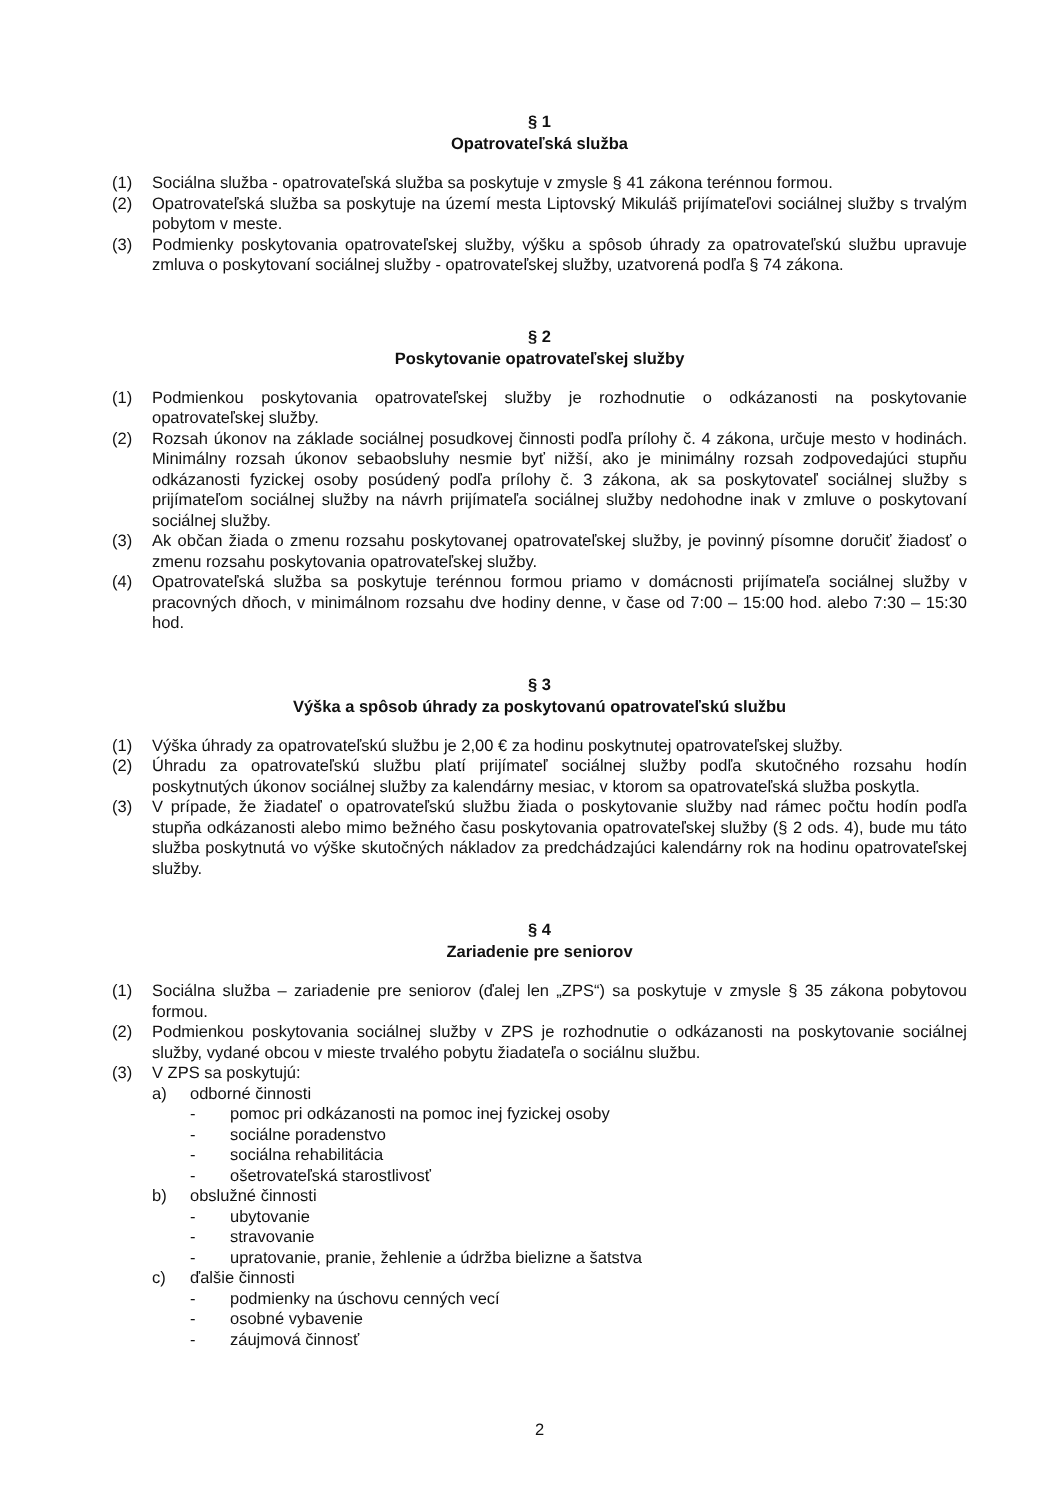§ 1
Opatrovateľská služba
(1) Sociálna služba - opatrovateľská služba sa poskytuje v zmysle § 41 zákona terénnou formou.
(2) Opatrovateľská služba sa poskytuje na území mesta Liptovský Mikuláš prijímateľovi sociálnej služby s trvalým pobytom v meste.
(3) Podmienky poskytovania opatrovateľskej služby, výšku a spôsob úhrady za opatrovateľskú službu upravuje zmluva o poskytovaní sociálnej služby - opatrovateľskej služby, uzatvorená podľa § 74 zákona.
§ 2
Poskytovanie opatrovateľskej služby
(1) Podmienkou poskytovania opatrovateľskej služby je rozhodnutie o odkázanosti na poskytovanie opatrovateľskej služby.
(2) Rozsah úkonov na základe sociálnej posudkovej činnosti podľa prílohy č. 4 zákona, určuje mesto v hodinách. Minimálny rozsah úkonov sebaobsluhy nesmie byť nižší, ako je minimálny rozsah zodpovedajúci stupňu odkázanosti fyzickej osoby posúdený podľa prílohy č. 3 zákona, ak sa poskytovateľ sociálnej služby s prijímateľom sociálnej služby na návrh prijímateľa sociálnej služby nedohodne inak v zmluve o poskytovaní sociálnej služby.
(3) Ak občan žiada o zmenu rozsahu poskytovanej opatrovateľskej služby, je povinný písomne doručiť žiadosť o zmenu rozsahu poskytovania opatrovateľskej služby.
(4) Opatrovateľská služba sa poskytuje terénnou formou priamo v domácnosti prijímateľa sociálnej služby v pracovných dňoch, v minimálnom rozsahu dve hodiny denne, v čase od 7:00 – 15:00 hod. alebo 7:30 – 15:30 hod.
§ 3
Výška a spôsob úhrady za poskytovanú opatrovateľskú službu
(1) Výška úhrady za opatrovateľskú službu je 2,00 € za hodinu poskytnutej opatrovateľskej služby.
(2) Úhradu za opatrovateľskú službu platí prijímateľ sociálnej služby podľa skutočného rozsahu hodín poskytnutých úkonov sociálnej služby za kalendárny mesiac, v ktorom sa opatrovateľská služba poskytla.
(3) V prípade, že žiadateľ o opatrovateľskú službu žiada o poskytovanie služby nad rámec počtu hodín podľa stupňa odkázanosti alebo mimo bežného času poskytovania opatrovateľskej služby (§ 2 ods. 4), bude mu táto služba poskytnutá vo výške skutočných nákladov za predchádzajúci kalendárny rok na hodinu opatrovateľskej služby.
§ 4
Zariadenie pre seniorov
(1) Sociálna služba – zariadenie pre seniorov (ďalej len „ZPS“) sa poskytuje v zmysle § 35 zákona pobytovou formou.
(2) Podmienkou poskytovania sociálnej služby v ZPS je rozhodnutie o odkázanosti na poskytovanie sociálnej služby, vydané obcou v mieste trvalého pobytu žiadateľa o sociálnu službu.
(3) V ZPS sa poskytujú:
a) odborné činnosti
- pomoc pri odkázanosti na pomoc inej fyzickej osoby
- sociálne poradenstvo
- sociálna rehabilitácia
- ošetrovateľská starostlivosť
b) obslužné činnosti
- ubytovanie
- stravovanie
- upratovanie, pranie, žehlenie a údržba bielizne a šatstva
c) ďalšie činnosti
- podmienky na úschovu cenných vecí
- osobné vybavenie
- záujmová činnosť
2